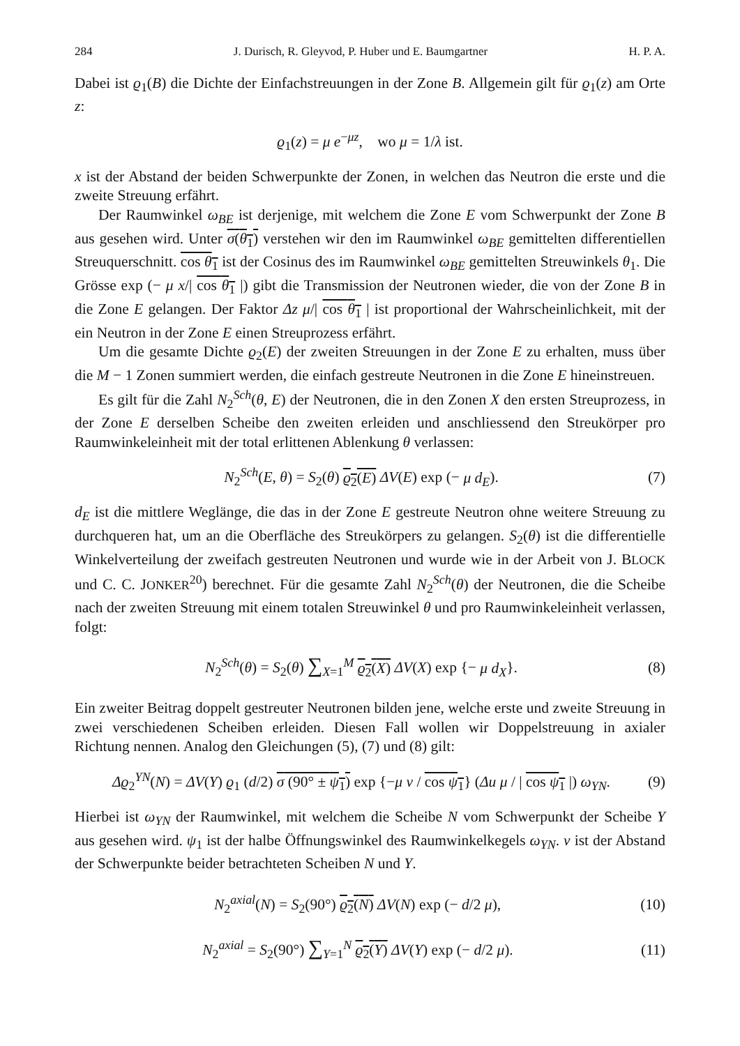284 J. Durisch, R. Gleyvod, P. Huber und E. Baumgartner H. P. A.
Dabei ist ϱ<sub>1</sub>(B) die Dichte der Einfachstreuungen in der Zone B. Allgemein gilt für ϱ<sub>1</sub>(z) am Orte z:
ϱ<sub>1</sub>(z) = μ e<sup>−μz</sup>, wo μ = 1/λ ist.
x ist der Abstand der beiden Schwerpunkte der Zonen, in welchen das Neutron die erste und die zweite Streuung erfährt.
Der Raumwinkel ω<sub>BE</sub> ist derjenige, mit welchem die Zone E vom Schwerpunkt der Zone B aus gesehen wird. Unter σ(θ<sub>1</sub>) verstehen wir den im Raumwinkel ω<sub>BE</sub> gemittelten differentiellen Streuquerschnitt. cos θ<sub>1</sub> ist der Cosinus des im Raumwinkel ω<sub>BE</sub> gemittelten Streuwinkels θ<sub>1</sub>. Die Grösse exp (− μ x/| cos θ<sub>1</sub> |) gibt die Transmission der Neutronen wieder, die von der Zone B in die Zone E gelangen. Der Faktor Δz μ/| cos θ<sub>1</sub> | ist proportional der Wahrscheinlichkeit, mit der ein Neutron in der Zone E einen Streuprozess erfährt.
Um die gesamte Dichte ϱ<sub>2</sub>(E) der zweiten Streuungen in der Zone E zu erhalten, muss über die M − 1 Zonen summiert werden, die einfach gestreute Neutronen in die Zone E hineinstreuen.
Es gilt für die Zahl N<sub>2</sub><sup>Sch</sup>(θ, E) der Neutronen, die in den Zonen X den ersten Streuprozess, in der Zone E derselben Scheibe den zweiten erleiden und anschliessend den Streukörper pro Raumwinkeleinheit mit der total erlittenen Ablenkung θ verlassen:
N<sub>2</sub><sup>Sch</sup>(E, θ) = S<sub>2</sub>(θ) ϱ<sub>2</sub>(E) ΔV(E) exp (− μ d<sub>E</sub>). (7)
d<sub>E</sub> ist die mittlere Weglänge, die das in der Zone E gestreute Neutron ohne weitere Streuung zu durchqueren hat, um an die Oberfläche des Streukörpers zu gelangen. S<sub>2</sub>(θ) ist die differentielle Winkelverteilung der zweifach gestreuten Neutronen und wurde wie in der Arbeit von J. BLOCK und C. C. JONKER<sup>20</sup>) berechnet. Für die gesamte Zahl N<sub>2</sub><sup>Sch</sup>(θ) der Neutronen, die die Scheibe nach der zweiten Streuung mit einem totalen Streuwinkel θ und pro Raumwinkeleinheit verlassen, folgt:
N<sub>2</sub><sup>Sch</sup>(θ) = S<sub>2</sub>(θ) ∑<sub>X=1</sub><sup>M</sup> ϱ<sub>2</sub>(X) ΔV(X) exp {− μ d<sub>X</sub>}. (8)
Ein zweiter Beitrag doppelt gestreuter Neutronen bilden jene, welche erste und zweite Streuung in zwei verschiedenen Scheiben erleiden. Diesen Fall wollen wir Doppelstreuung in axialer Richtung nennen. Analog den Gleichungen (5), (7) und (8) gilt:
Δϱ<sub>2</sub><sup>YN</sup>(N) = ΔV(Y) ϱ<sub>1</sub> (d/2) σ (90° ± ψ<sub>1</sub>) exp {−μ v / cos ψ<sub>1</sub>} (Δu μ / | cos ψ<sub>1</sub> |) ω<sub>YN</sub>. (9)
Hierbei ist ω<sub>YN</sub> der Raumwinkel, mit welchem die Scheibe N vom Schwerpunkt der Scheibe Y aus gesehen wird. ψ<sub>1</sub> ist der halbe Öffnungswinkel des Raumwinkelkegels ω<sub>YN</sub>. v ist der Abstand der Schwerpunkte beider betrachteten Scheiben N und Y.
N<sub>2</sub><sup>axial</sup>(N) = S<sub>2</sub>(90°) ϱ<sub>2</sub>(N) ΔV(N) exp (− d/2 μ), (10)
N<sub>2</sub><sup>axial</sup> = S<sub>2</sub>(90°) ∑<sub>Y=1</sub><sup>N</sup> ϱ<sub>2</sub>(Y) ΔV(Y) exp (− d/2 μ). (11)